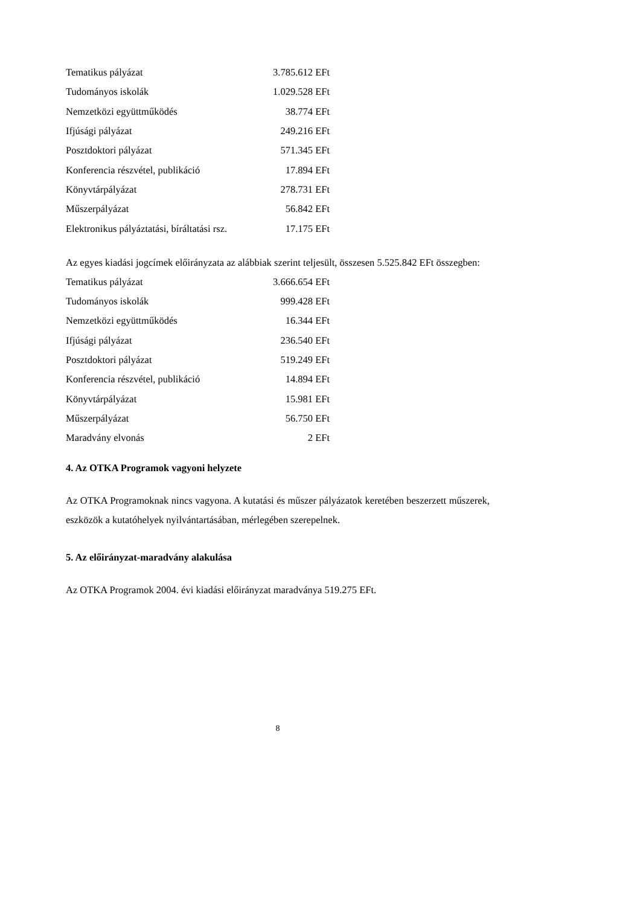| Tematikus pályázat | 3.785.612 EFt |
| Tudományos iskolák | 1.029.528 EFt |
| Nemzetközi együttműködés | 38.774 EFt |
| Ifjúsági pályázat | 249.216 EFt |
| Posztdoktori pályázat | 571.345 EFt |
| Konferencia részvétel, publikáció | 17.894 EFt |
| Könyvtárpályázat | 278.731 EFt |
| Műszerpályázat | 56.842 EFt |
| Elektronikus pályáztatási, bíráltatási rsz. | 17.175 EFt |
Az egyes kiadási jogcímek előirányzata az alábbiak szerint teljesült, összesen 5.525.842 EFt összegben:
| Tematikus pályázat | 3.666.654 EFt |
| Tudományos iskolák | 999.428 EFt |
| Nemzetközi együttműködés | 16.344 EFt |
| Ifjúsági pályázat | 236.540 EFt |
| Posztdoktori pályázat | 519.249 EFt |
| Konferencia részvétel, publikáció | 14.894 EFt |
| Könyvtárpályázat | 15.981 EFt |
| Műszerpályázat | 56.750 EFt |
| Maradvány elvonás | 2 EFt |
4. Az OTKA Programok vagyoni helyzete
Az OTKA Programoknak nincs vagyona. A kutatási és műszer pályázatok keretében beszerzett műszerek, eszközök a kutatóhelyek nyilvántartásában, mérlegében szerepelnek.
5. Az előirányzat-maradvány alakulása
Az OTKA Programok 2004. évi kiadási előirányzat maradványa 519.275 EFt.
8